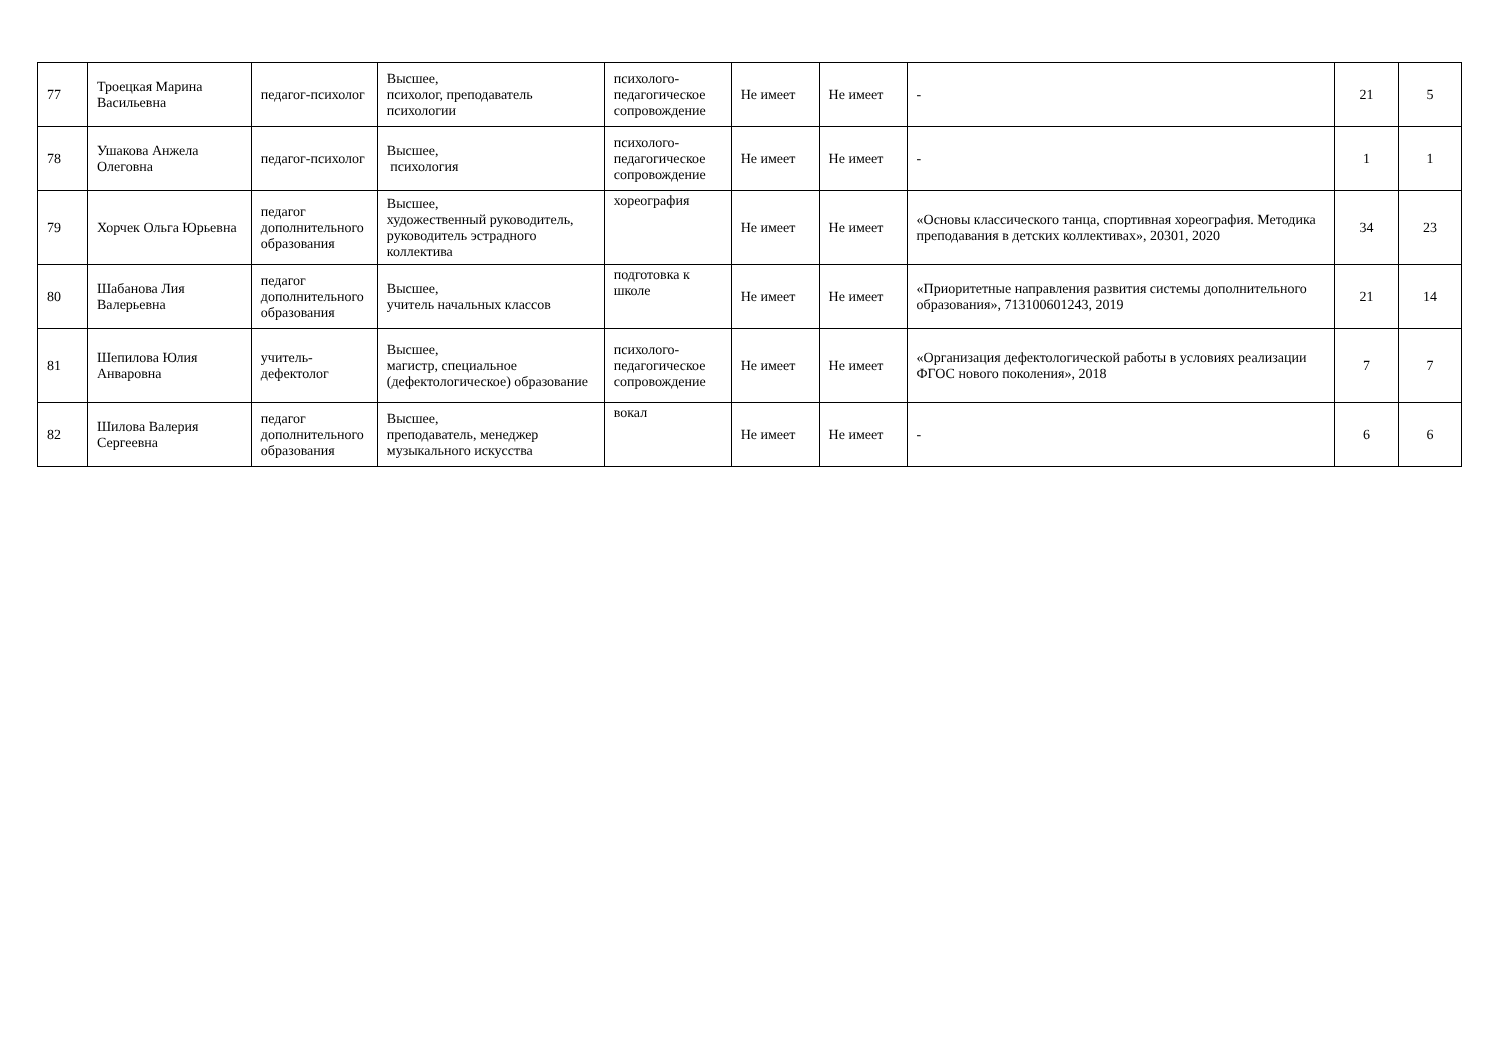| 77 | Троецкая Марина Васильевна | педагог-психолог | Высшее, психолог, преподаватель психологии | психолого-педагогическое сопровождение | Не имеет | Не имеет | - | 21 | 5 |
| 78 | Ушакова Анжела Олеговна | педагог-психолог | Высшее, психология | психолого-педагогическое сопровождение | Не имеет | Не имеет | - | 1 | 1 |
| 79 | Хорчек Ольга Юрьевна | педагог дополнительного образования | Высшее, художественный руководитель, руководитель эстрадного коллектива | хореография | Не имеет | Не имеет | «Основы классического танца, спортивная хореография. Методика преподавания в детских коллективах», 20301, 2020 | 34 | 23 |
| 80 | Шабанова Лия Валерьевна | педагог дополнительного образования | Высшее, учитель начальных классов | подготовка к школе | Не имеет | Не имеет | «Приоритетные направления развития системы дополнительного образования», 713100601243, 2019 | 21 | 14 |
| 81 | Шепилова Юлия Анваровна | учитель-дефектолог | Высшее, магистр, специальное (дефектологическое) образование | психолого-педагогическое сопровождение | Не имеет | Не имеет | «Организация дефектологической работы в условиях реализации ФГОС нового поколения», 2018 | 7 | 7 |
| 82 | Шилова Валерия Сергеевна | педагог дополнительного образования | Высшее, преподаватель, менеджер музыкального искусства | вокал | Не имеет | Не имеет | - | 6 | 6 |